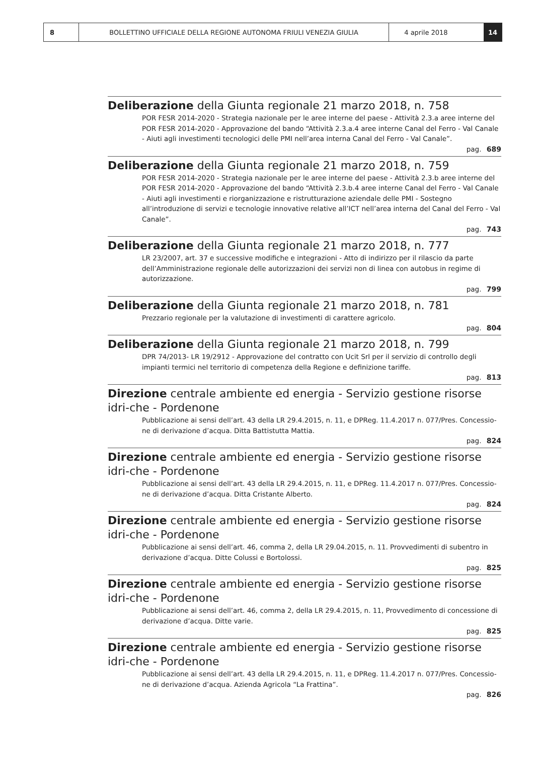8 BOLLETTINO UFFICIALE DELLA REGIONE AUTONOMA FRIULI VENEZIA GIULIA 4 aprile 2018 14
Deliberazione della Giunta regionale 21 marzo 2018, n. 758
POR FESR 2014-2020 - Strategia nazionale per le aree interne del paese - Attività 2.3.a aree interne del POR FESR 2014-2020 - Approvazione del bando “Attività 2.3.a.4 aree interne Canal del Ferro - Val Canale - Aiuti agli investimenti tecnologici delle PMI nell’area interna Canal del Ferro - Val Canale”.
pag. 689
Deliberazione della Giunta regionale 21 marzo 2018, n. 759
POR FESR 2014-2020 - Strategia nazionale per le aree interne del paese - Attività 2.3.b aree interne del POR FESR 2014-2020 - Approvazione del bando “Attività 2.3.b.4 aree interne Canal del Ferro - Val Canale - Aiuti agli investimenti e riorganizzazione e ristrutturazione aziendale delle PMI - Sostegno all’introduzione di servizi e tecnologie innovative relative all’ICT nell’area interna del Canal del Ferro - Val Canale”.
pag. 743
Deliberazione della Giunta regionale 21 marzo 2018, n. 777
LR 23/2007, art. 37 e successive modifiche e integrazioni - Atto di indirizzo per il rilascio da parte dell’Amministrazione regionale delle autorizzazioni dei servizi non di linea con autobus in regime di autorizzazione.
pag. 799
Deliberazione della Giunta regionale 21 marzo 2018, n. 781
Prezzario regionale per la valutazione di investimenti di carattere agricolo.
pag. 804
Deliberazione della Giunta regionale 21 marzo 2018, n. 799
DPR 74/2013- LR 19/2912 - Approvazione del contratto con Ucit Srl per il servizio di controllo degli impianti termici nel territorio di competenza della Regione e definizione tariffe.
pag. 813
Direzione centrale ambiente ed energia - Servizio gestione risorse idri-che - Pordenone
Pubblicazione ai sensi dell’art. 43 della LR 29.4.2015, n. 11, e DPReg. 11.4.2017 n. 077/Pres. Concessio-ne di derivazione d’acqua. Ditta Battistutta Mattia.
pag. 824
Direzione centrale ambiente ed energia - Servizio gestione risorse idri-che - Pordenone
Pubblicazione ai sensi dell’art. 43 della LR 29.4.2015, n. 11, e DPReg. 11.4.2017 n. 077/Pres. Concessio-ne di derivazione d’acqua. Ditta Cristante Alberto.
pag. 824
Direzione centrale ambiente ed energia - Servizio gestione risorse idri-che - Pordenone
Pubblicazione ai sensi dell’art. 46, comma 2, della LR 29.04.2015, n. 11. Provvedimenti di subentro in derivazione d’acqua. Ditte Colussi e Bortolossi.
pag. 825
Direzione centrale ambiente ed energia - Servizio gestione risorse idri-che - Pordenone
Pubblicazione ai sensi dell’art. 46, comma 2, della LR 29.4.2015, n. 11, Provvedimento di concessione di derivazione d’acqua. Ditte varie.
pag. 825
Direzione centrale ambiente ed energia - Servizio gestione risorse idri-che - Pordenone
Pubblicazione ai sensi dell’art. 43 della LR 29.4.2015, n. 11, e DPReg. 11.4.2017 n. 077/Pres. Concessio-ne di derivazione d’acqua. Azienda Agricola “La Frattina”.
pag. 826